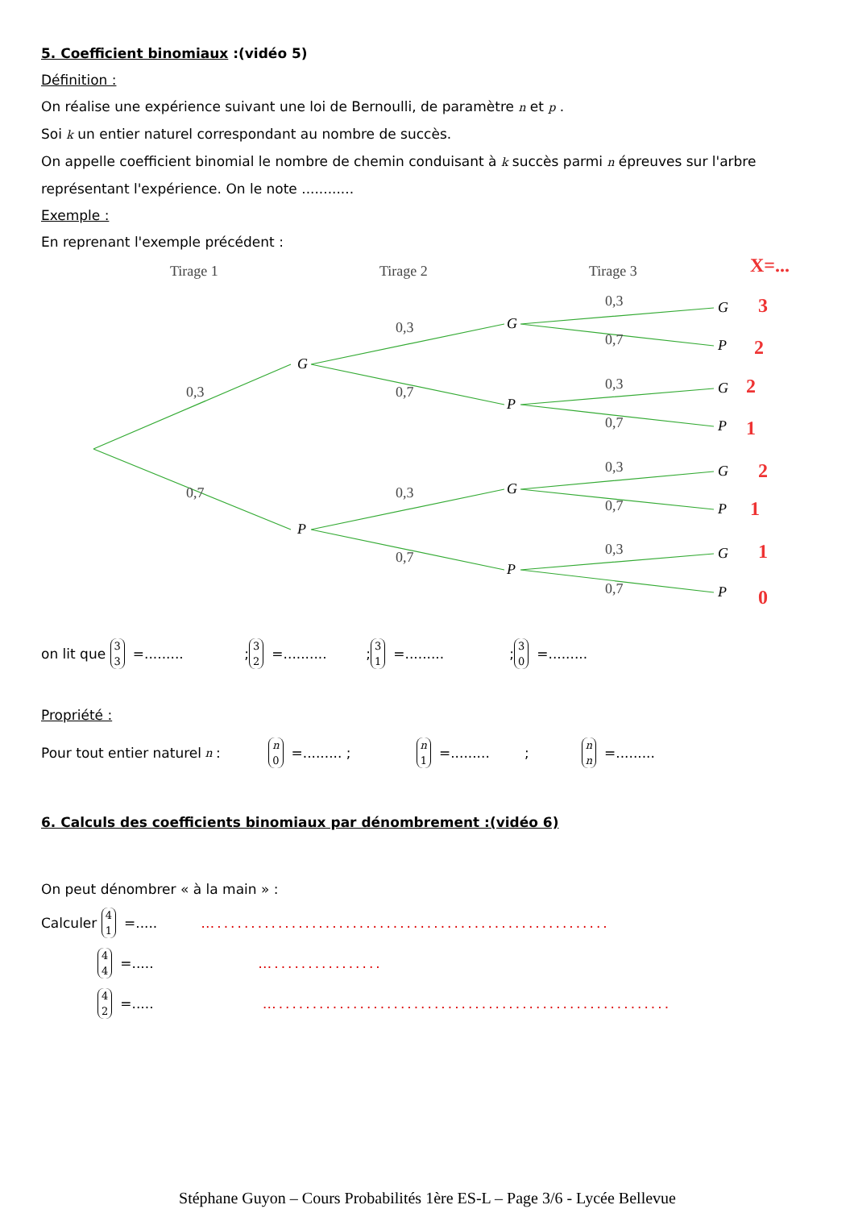5. Coefficient binomiaux :(vidéo 5)
Définition :
On réalise une expérience suivant une loi de Bernoulli, de paramètre n et p .
Soi k un entier naturel correspondant au nombre de succès.
On appelle coefficient binomial le nombre de chemin conduisant à k succès parmi n épreuves sur l'arbre représentant l'expérience. On le note ............
Exemple :
En reprenant l'exemple précédent :
Tirage 1
Tirage 2
Tirage 3
X=...
G
P
G
P
G
P
G
P
G
P
G
P
G
P
0,3
0,7
0,3
0,7
0,3
0,7
0,3
0,7
0,3
0,7
0,3
0,7
0,3
0,7
3
2
2
1
2
1
1
0
on lit que 3
3 =......... ; 3
2 =.......... ; 3
1 =......... ; 3
0 =.........
Propriété :
Pour tout entier naturel n : n
0 =......... ; n
1 =......... ; n
n =.........
6. Calculs des coefficients binomiaux par dénombrement :(vidéo 6)
On peut dénombrer « à la main » :
Calculer 4
1 =..... …..........................................................
4
4 =..... …................
4
2 =..... …..........................................................
Stéphane Guyon – Cours Probabilités 1ère ES-L – Page 3/6 - Lycée Bellevue